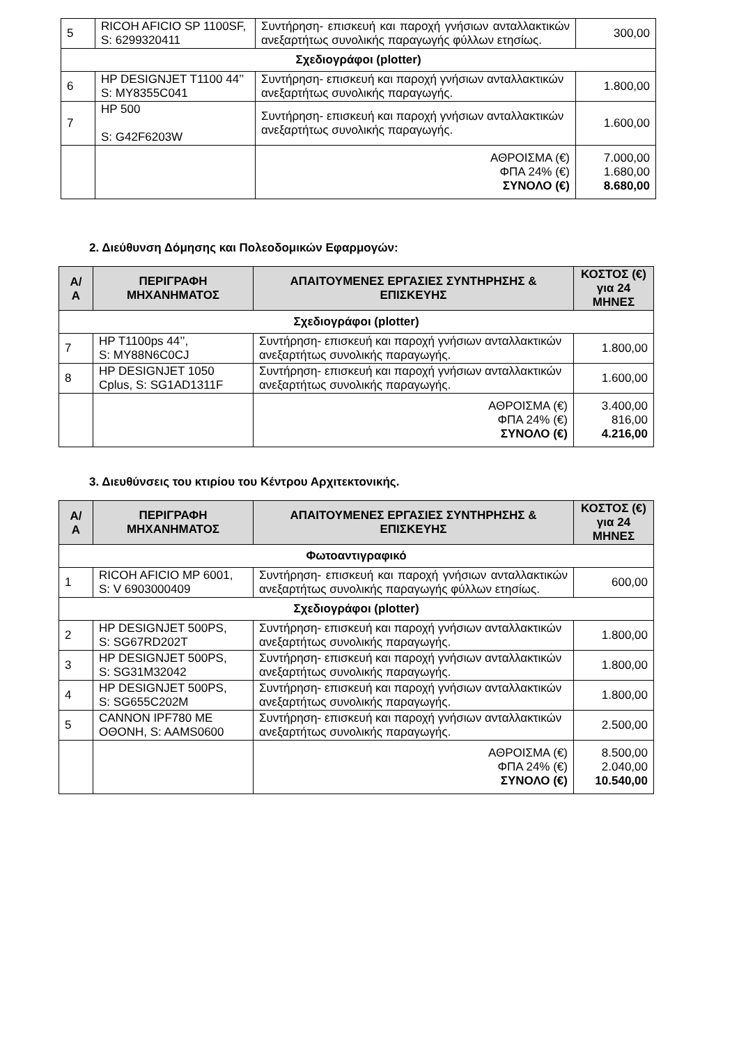| 5 | RICOH AFICIO SP 1100SF, S: 6299320411 | Συντήρηση- επισκευή και παροχή γνήσιων ανταλλακτικών ανεξαρτήτως συνολικής παραγωγής φύλλων ετησίως. | 300,00 |
| Σχεδιογράφοι (plotter) | | | |
| 6 | HP DESIGNJET T1100 44’’ S: MY8355C041 | Συντήρηση- επισκευή και παροχή γνήσιων ανταλλακτικών ανεξαρτήτως συνολικής παραγωγής. | 1.800,00 |
| 7 | HP 500 S: G42F6203W | Συντήρηση- επισκευή και παροχή γνήσιων ανταλλακτικών ανεξαρτήτως συνολικής παραγωγής. | 1.600,00 |
| | | ΑΘΡΟΙΣΜΑ (€) ΦΠΑ 24% (€) ΣΥΝΟΛΟ (€) | 7.000,00 1.680,00 8.680,00 |
2. Διεύθυνση Δόμησης και Πολεοδομικών Εφαρμογών:
| Α/ Α | ΠΕΡΙΓΡΑΦΗ ΜΗΧΑΝΗΜΑΤΟΣ | ΑΠΑΙΤΟΥΜΕΝΕΣ ΕΡΓΑΣΙΕΣ ΣΥΝΤΗΡΗΣΗΣ & ΕΠΙΣΚΕΥΗΣ | ΚΟΣΤΟΣ (€) για 24 ΜΗΝΕΣ |
| --- | --- | --- | --- |
| Σχεδιογράφοι (plotter) | | | |
| 7 | HP T1100ps 44’’, S: MY88N6C0CJ | Συντήρηση- επισκευή και παροχή γνήσιων ανταλλακτικών ανεξαρτήτως συνολικής παραγωγής. | 1.800,00 |
| 8 | HP DESIGNJET 1050 Cplus, S: SG1AD1311F | Συντήρηση- επισκευή και παροχή γνήσιων ανταλλακτικών ανεξαρτήτως συνολικής παραγωγής. | 1.600,00 |
| | | ΑΘΡΟΙΣΜΑ (€) ΦΠΑ 24% (€) ΣΥΝΟΛΟ (€) | 3.400,00 816,00 4.216,00 |
3. Διευθύνσεις του κτιρίου του Κέντρου Αρχιτεκτονικής.
| Α/ Α | ΠΕΡΙΓΡΑΦΗ ΜΗΧΑΝΗΜΑΤΟΣ | ΑΠΑΙΤΟΥΜΕΝΕΣ ΕΡΓΑΣΙΕΣ ΣΥΝΤΗΡΗΣΗΣ & ΕΠΙΣΚΕΥΗΣ | ΚΟΣΤΟΣ (€) για 24 ΜΗΝΕΣ |
| --- | --- | --- | --- |
| Φωτοαντιγραφικό | | | |
| 1 | RICOH AFICIO MP 6001, S: V 6903000409 | Συντήρηση- επισκευή και παροχή γνήσιων ανταλλακτικών ανεξαρτήτως συνολικής παραγωγής φύλλων ετησίως. | 600,00 |
| Σχεδιογράφοι (plotter) | | | |
| 2 | HP DESIGNJET 500PS, S: SG67RD202T | Συντήρηση- επισκευή και παροχή γνήσιων ανταλλακτικών ανεξαρτήτως συνολικής παραγωγής. | 1.800,00 |
| 3 | HP DESIGNJET 500PS, S: SG31M32042 | Συντήρηση- επισκευή και παροχή γνήσιων ανταλλακτικών ανεξαρτήτως συνολικής παραγωγής. | 1.800,00 |
| 4 | HP DESIGNJET 500PS, S: SG655C202M | Συντήρηση- επισκευή και παροχή γνήσιων ανταλλακτικών ανεξαρτήτως συνολικής παραγωγής. | 1.800,00 |
| 5 | CANNON IPF780 ΜΕ ΟΘΟΝΗ, S: AAMS0600 | Συντήρηση- επισκευή και παροχή γνήσιων ανταλλακτικών ανεξαρτήτως συνολικής παραγωγής. | 2.500,00 |
| | | ΑΘΡΟΙΣΜΑ (€) ΦΠΑ 24% (€) ΣΥΝΟΛΟ (€) | 8.500,00 2.040,00 10.540,00 |